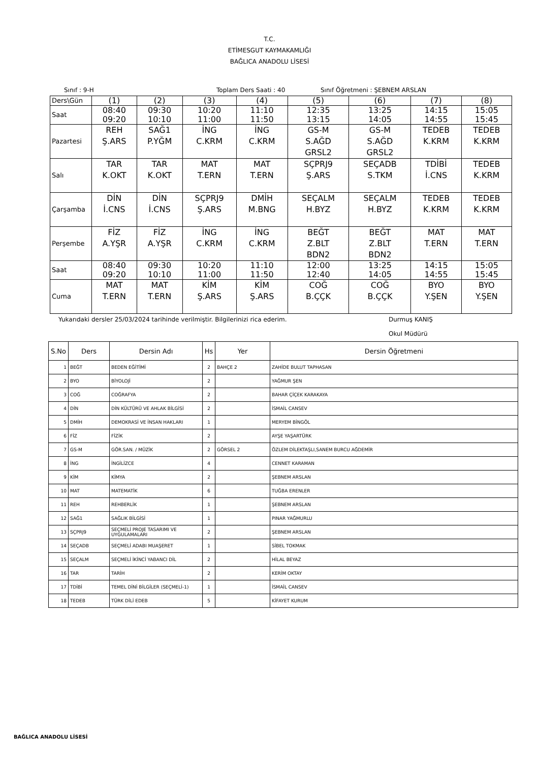T.C.
ETİMESGUT KAYMAKAMLIĞI
BAĞLICA ANADOLU LİSESİ
Sınıf : 9-H Toplam Ders Saati : 40 Sınıf Öğretmeni : ŞEBNEM ARSLAN
| Ders\Gün | (1) | (2) | (3) | (4) | (5) | (6) | (7) | (8) |
| Saat | 08:40 09:20 | 09:30 10:10 | 10:20 11:00 | 11:10 11:50 | 12:35 13:15 | 13:25 14:05 | 14:15 14:55 | 15:05 15:45 |
| Pazartesi | REH Ş.ARS | SAĞ1 P.YĞM | İNG C.KRM | İNG C.KRM | GS-M S.AĞD GRSL2 | GS-M S.AĞD GRSL2 | TEDEB K.KRM | TEDEB K.KRM |
| Salı | TAR K.OKT | TAR K.OKT | MAT T.ERN | MAT T.ERN | SÇPRJ9 Ş.ARS | SEÇADB S.TKM | TDİBİ İ.CNS | TEDEB K.KRM |
| Çarşamba | DİN İ.CNS | DİN İ.CNS | SÇPRJ9 Ş.ARS | DMİH M.BNG | SEÇALM H.BYZ | SEÇALM H.BYZ | TEDEB K.KRM | TEDEB K.KRM |
| Perşembe | FİZ A.YŞR | FİZ A.YŞR | İNG C.KRM | İNG C.KRM | BEĞT Z.BLT BDN2 | BEĞT Z.BLT BDN2 | MAT T.ERN | MAT T.ERN |
| Saat | 08:40 09:20 | 09:30 10:10 | 10:20 11:00 | 11:10 11:50 | 12:00 12:40 | 13:25 14:05 | 14:15 14:55 | 15:05 15:45 |
| Cuma | MAT T.ERN | MAT T.ERN | KİM Ş.ARS | KİM Ş.ARS | COĞ B.ÇÇK | COĞ B.ÇÇK | BYO Y.ŞEN | BYO Y.ŞEN |
Yukarıdaki dersler 25/03/2024 tarihinde verilmiştir. Bilgilerinizi rica ederim. Durmuş KANIŞ
Okul Müdürü
| S.No | Ders | Dersin Adı | Hs | Yer | Dersin Öğretmeni |
| --- | --- | --- | --- | --- | --- |
| 1 | BEĞT | BEDEN EĞİTİMİ | 2 | BAHÇE 2 | ZAHİDE BULUT TAPHASAN |
| 2 | BYO | BİYOLOJİ | 2 | | YAĞMUR ŞEN |
| 3 | COĞ | COĞRAFYA | 2 | | BAHAR ÇİÇEK KARAKAYA |
| 4 | DİN | DİN KÜLTÜRÜ VE AHLAK BİLGİSİ | 2 | | İSMAİL CANSEV |
| 5 | DMİH | DEMOKRASİ VE İNSAN HAKLARI | 1 | | MERYEM BİNGÖL |
| 6 | FİZ | FİZİK | 2 | | AYŞE YAŞARTÜRK |
| 7 | GS-M | GÖR.SAN. / MÜZİK | 2 | GÖRSEL 2 | ÖZLEM DİLEKTAŞLI,SANEM BURCU AĞDEMİR |
| 8 | İNG | İNGİLİZCE | 4 | | CENNET KARAMAN |
| 9 | KİM | KİMYA | 2 | | ŞEBNEM ARSLAN |
| 10 | MAT | MATEMATİK | 6 | | TUĞBA ERENLER |
| 11 | REH | REHBERLİK | 1 | | ŞEBNEM ARSLAN |
| 12 | SAĞ1 | SAĞLIK BİLGİSİ | 1 | | PINAR YAĞMURLU |
| 13 | SÇPRJ9 | SEÇMELİ PROJE TASARIMI VE UYGULAMALARI | 2 | | ŞEBNEM ARSLAN |
| 14 | SEÇADB | SEÇMELİ ADABI MUAŞERET | 1 | | SİBEL TOKMAK |
| 15 | SEÇALM | SEÇMELİ İKİNCİ YABANCI DİL | 2 | | HİLAL BEYAZ |
| 16 | TAR | TARİH | 2 | | KERİM OKTAY |
| 17 | TDİBİ | TEMEL DİNİ BİLGİLER (SEÇMELİ-1) | 1 | | İSMAİL CANSEV |
| 18 | TEDEB | TÜRK DİLİ EDEB | 5 | | KİFAYET KURUM |
BAĞLICA ANADOLU LİSESİ